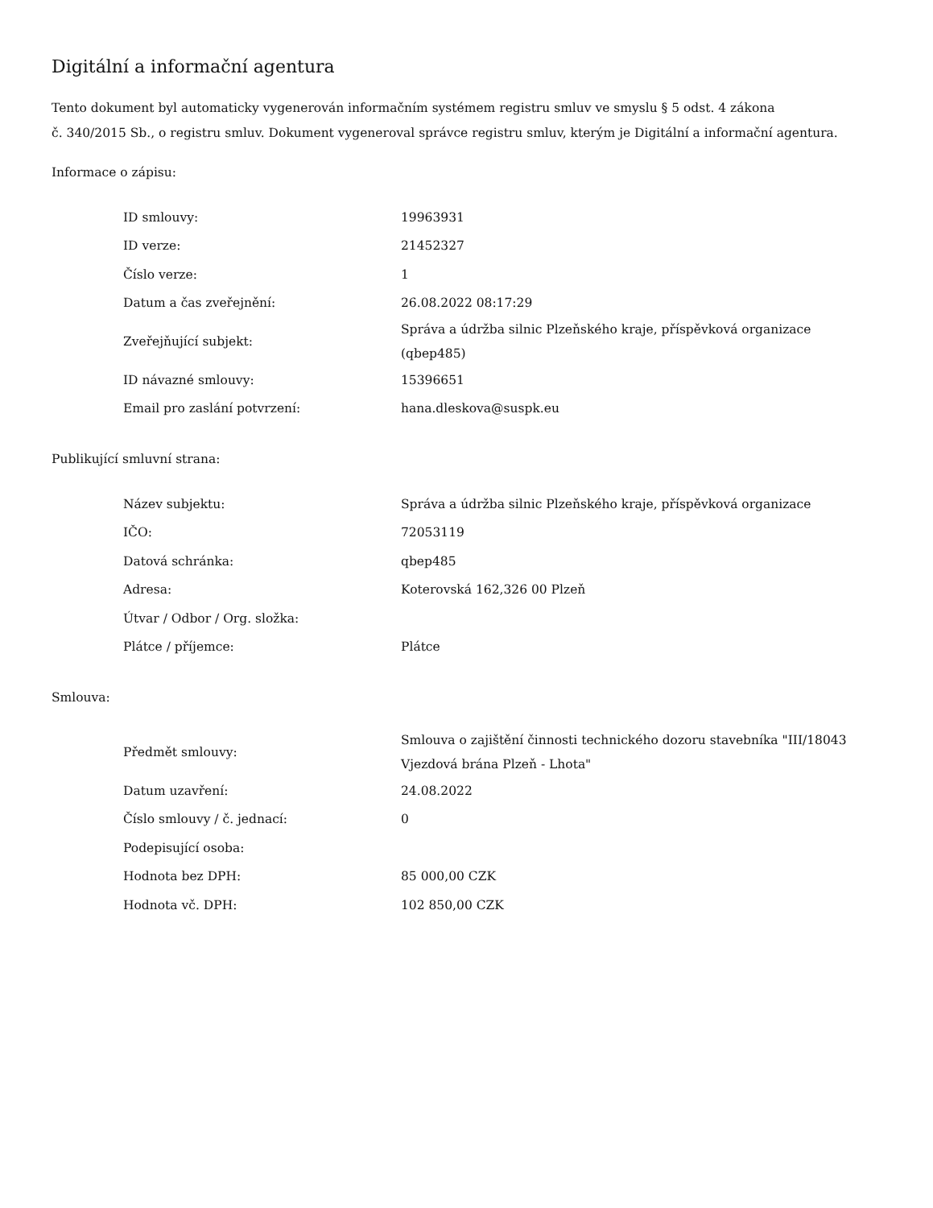Digitální a informační agentura
Tento dokument byl automaticky vygenerován informačním systémem registru smluv ve smyslu § 5 odst. 4 zákona
č. 340/2015 Sb., o registru smluv. Dokument vygeneroval správce registru smluv, kterým je Digitální a informační agentura.
Informace o zápisu:
| ID smlouvy: | 19963931 |
| ID verze: | 21452327 |
| Číslo verze: | 1 |
| Datum a čas zveřejnění: | 26.08.2022 08:17:29 |
| Zveřejňující subjekt: | Správa a údržba silnic Plzeňského kraje, příspěvková organizace (qbep485) |
| ID návazné smlouvy: | 15396651 |
| Email pro zaslání potvrzení: | hana.dleskova@suspk.eu |
Publikující smluvní strana:
| Název subjektu: | Správa a údržba silnic Plzeňského kraje, příspěvková organizace |
| IČO: | 72053119 |
| Datová schránka: | qbep485 |
| Adresa: | Koterovská 162,326 00 Plzeň |
| Útvar / Odbor / Org. složka: | |
| Plátce / příjemce: | Plátce |
Smlouva:
| Předmět smlouvy: | Smlouva o zajištění činnosti technického dozoru stavebníka "III/18043 Vjezdová brána Plzeň - Lhota" |
| Datum uzavření: | 24.08.2022 |
| Číslo smlouvy / č. jednací: | 0 |
| Podepisující osoba: | |
| Hodnota bez DPH: | 85 000,00 CZK |
| Hodnota vč. DPH: | 102 850,00 CZK |